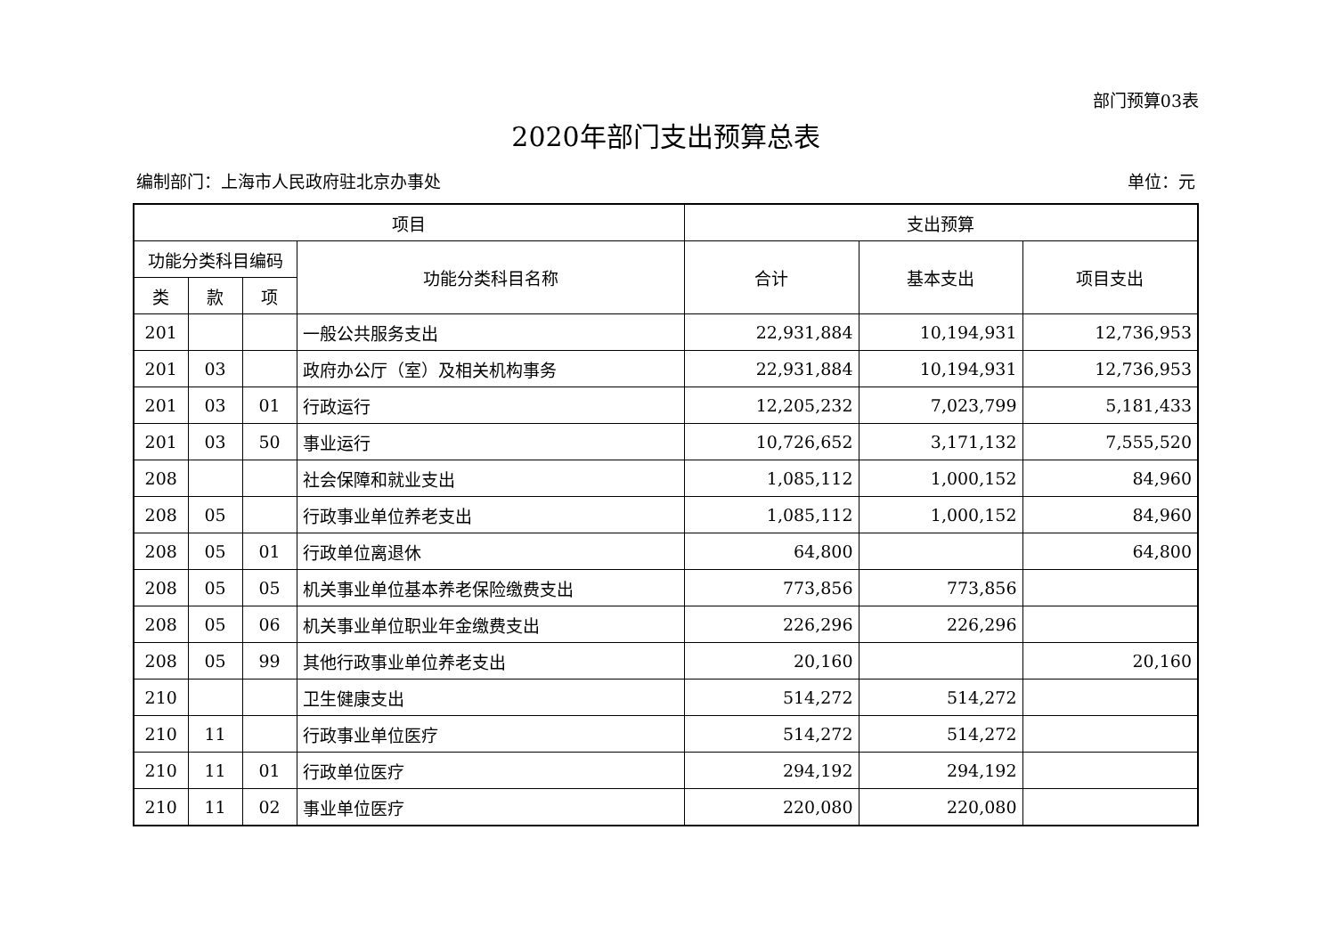部门预算03表
2020年部门支出预算总表
编制部门：上海市人民政府驻北京办事处 单位：元
| 项目 | | | | 支出预算 | | |
| --- | --- | --- | --- | --- | --- | --- |
| 功能分类科目编码 | | | 功能分类科目名称 | 合计 | 基本支出 | 项目支出 |
| 类 | 款 | 项 | | | | |
| 201 | | | 一般公共服务支出 | 22,931,884 | 10,194,931 | 12,736,953 |
| 201 | 03 | | 政府办公厅（室）及相关机构事务 | 22,931,884 | 10,194,931 | 12,736,953 |
| 201 | 03 | 01 | 行政运行 | 12,205,232 | 7,023,799 | 5,181,433 |
| 201 | 03 | 50 | 事业运行 | 10,726,652 | 3,171,132 | 7,555,520 |
| 208 | | | 社会保障和就业支出 | 1,085,112 | 1,000,152 | 84,960 |
| 208 | 05 | | 行政事业单位养老支出 | 1,085,112 | 1,000,152 | 84,960 |
| 208 | 05 | 01 | 行政单位离退休 | 64,800 | | 64,800 |
| 208 | 05 | 05 | 机关事业单位基本养老保险缴费支出 | 773,856 | 773,856 | |
| 208 | 05 | 06 | 机关事业单位职业年金缴费支出 | 226,296 | 226,296 | |
| 208 | 05 | 99 | 其他行政事业单位养老支出 | 20,160 | | 20,160 |
| 210 | | | 卫生健康支出 | 514,272 | 514,272 | |
| 210 | 11 | | 行政事业单位医疗 | 514,272 | 514,272 | |
| 210 | 11 | 01 | 行政单位医疗 | 294,192 | 294,192 | |
| 210 | 11 | 02 | 事业单位医疗 | 220,080 | 220,080 | |